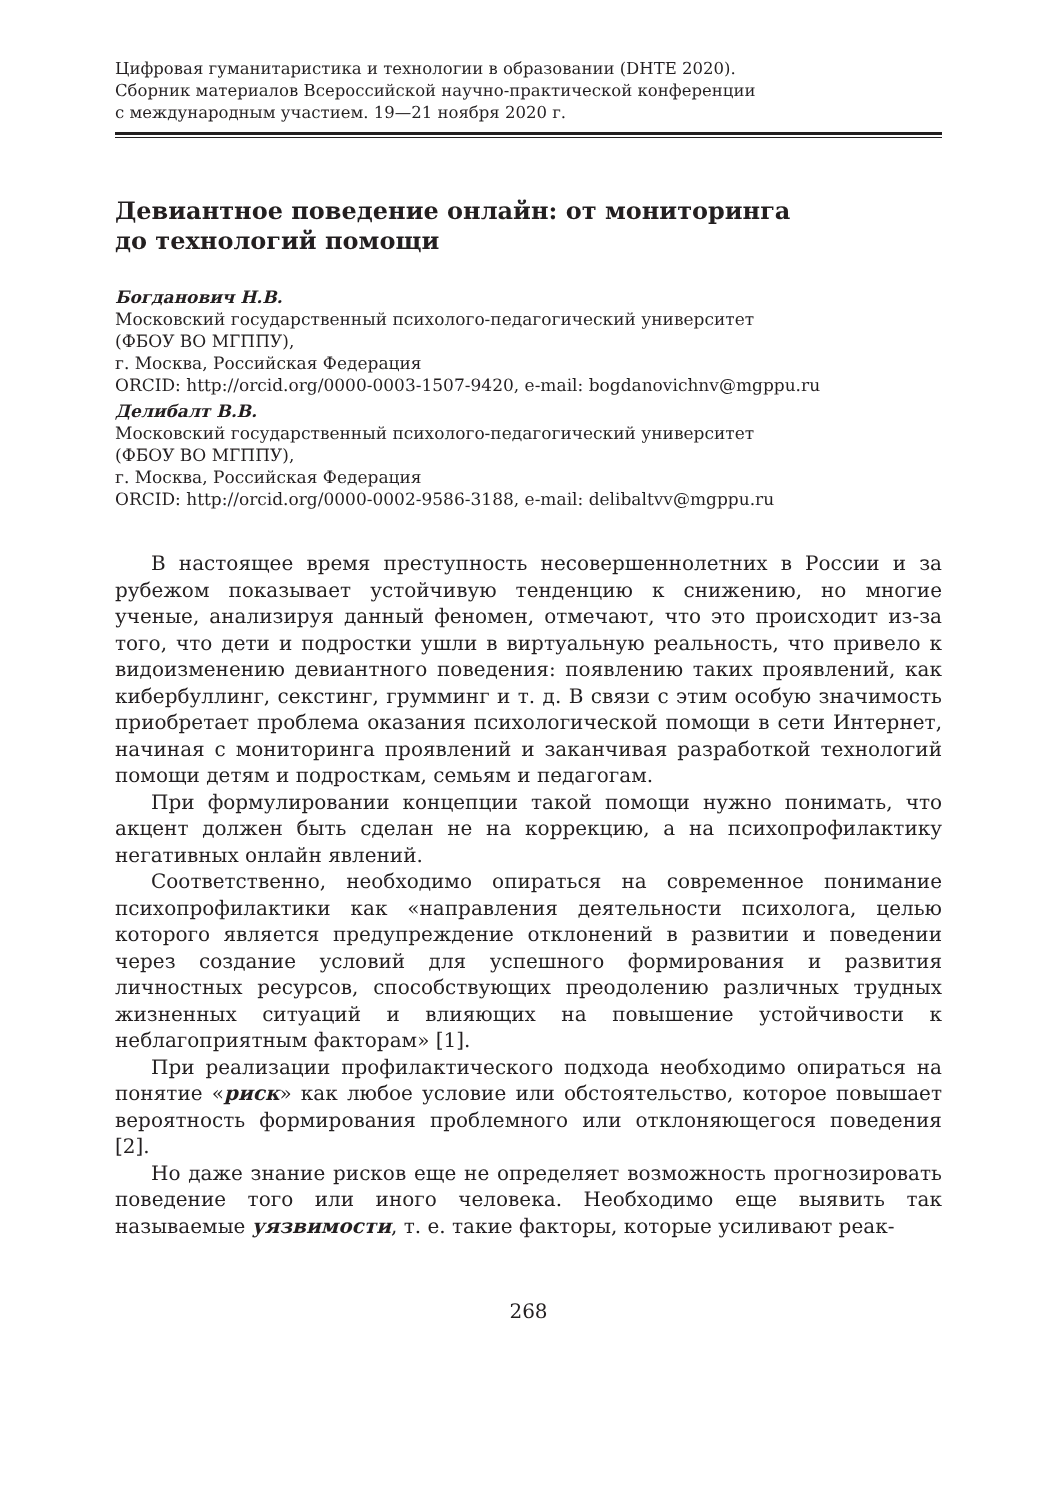Цифровая гуманитаристика и технологии в образовании (DHTE 2020).
Сборник материалов Всероссийской научно-практической конференции
с международным участием. 19—21 ноября 2020 г.
Девиантное поведение онлайн: от мониторинга
до технологий помощи
Богданович Н.В.
Московский государственный психолого-педагогический университет
(ФБОУ ВО МГППУ),
г. Москва, Российская Федерация
ORCID: http://orcid.org/0000-0003-1507-9420, e-mail: bogdanovichnv@mgppu.ru
Делибалт В.В.
Московский государственный психолого-педагогический университет
(ФБОУ ВО МГППУ),
г. Москва, Российская Федерация
ORCID: http://orcid.org/0000-0002-9586-3188, e-mail: delibaltvv@mgppu.ru
В настоящее время преступность несовершеннолетних в России и за рубежом показывает устойчивую тенденцию к снижению, но многие ученые, анализируя данный феномен, отмечают, что это происходит из-за того, что дети и подростки ушли в виртуальную реальность, что привело к видоизменению девиантного поведения: появлению таких проявлений, как кибербуллинг, секстинг, грумминг и т. д. В связи с этим особую значимость приобретает проблема оказания психологической помощи в сети Интернет, начиная с мониторинга проявлений и заканчивая разработкой технологий помощи детям и подросткам, семьям и педагогам.
При формулировании концепции такой помощи нужно понимать, что акцент должен быть сделан не на коррекцию, а на психопрофилактику негативных онлайн явлений.
Соответственно, необходимо опираться на современное понимание психопрофилактики как «направления деятельности психолога, целью которого является предупреждение отклонений в развитии и поведении через создание условий для успешного формирования и развития личностных ресурсов, способствующих преодолению различных трудных жизненных ситуаций и влияющих на повышение устойчивости к неблагоприятным факторам» [1].
При реализации профилактического подхода необходимо опираться на понятие «риск» как любое условие или обстоятельство, которое повышает вероятность формирования проблемного или отклоняющегося поведения [2].
Но даже знание рисков еще не определяет возможность прогнозировать поведение того или иного человека. Необходимо еще выявить так называемые уязвимости, т. е. такие факторы, которые усиливают реак-
268